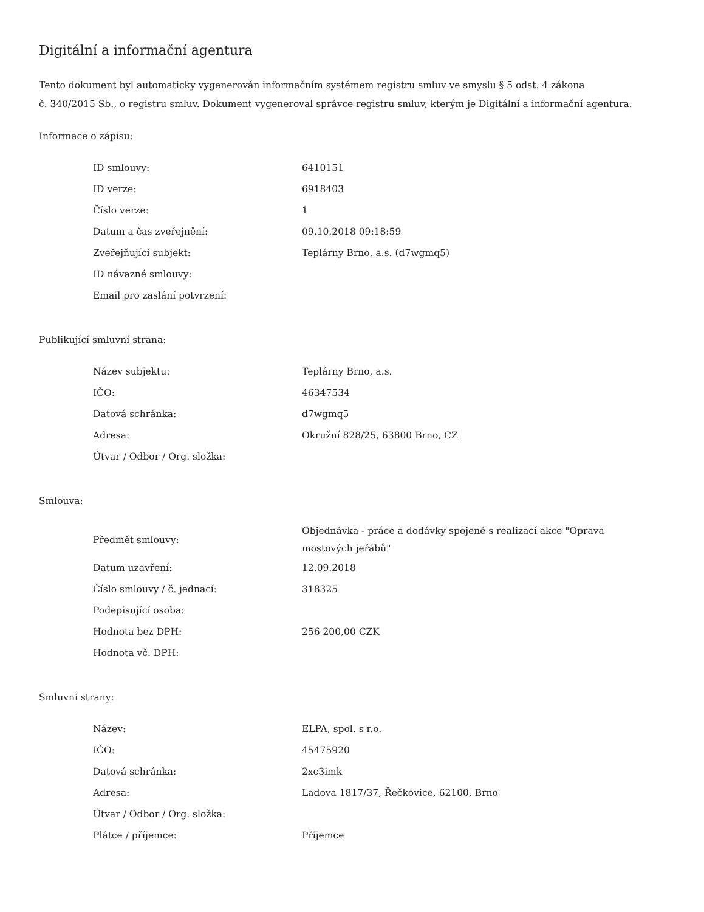Digitální a informační agentura
Tento dokument byl automaticky vygenerován informačním systémem registru smluv ve smyslu § 5 odst. 4 zákona
č. 340/2015 Sb., o registru smluv. Dokument vygeneroval správce registru smluv, kterým je Digitální a informační agentura.
Informace o zápisu:
| ID smlouvy: | 6410151 |
| ID verze: | 6918403 |
| Číslo verze: | 1 |
| Datum a čas zveřejnění: | 09.10.2018 09:18:59 |
| Zveřejňující subjekt: | Teplárny Brno, a.s. (d7wgmq5) |
| ID návazné smlouvy: | |
| Email pro zaslání potvrzení: | |
Publikující smluvní strana:
| Název subjektu: | Teplárny Brno, a.s. |
| IČO: | 46347534 |
| Datová schránka: | d7wgmq5 |
| Adresa: | Okružní 828/25, 63800 Brno, CZ |
| Útvar / Odbor / Org. složka: | |
Smlouva:
| Předmět smlouvy: | Objednávka - práce a dodávky spojené s realizací akce "Oprava mostových jeřábů" |
| Datum uzavření: | 12.09.2018 |
| Číslo smlouvy / č. jednací: | 318325 |
| Podepisující osoba: | |
| Hodnota bez DPH: | 256 200,00 CZK |
| Hodnota vč. DPH: | |
Smluvní strany:
| Název: | ELPA, spol. s r.o. |
| IČO: | 45475920 |
| Datová schránka: | 2xc3imk |
| Adresa: | Ladova 1817/37, Řečkovice, 62100, Brno |
| Útvar / Odbor / Org. složka: | |
| Plátce / příjemce: | Příjemce |